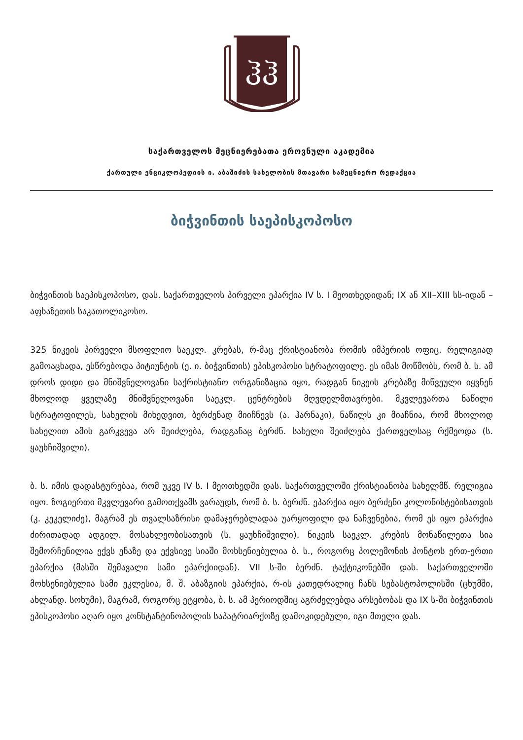ჰჰ
საქართველოს მეცნიერებათა ეროვნული აკადემია
ქართული ენციკლოპედიის ი. აბაშიძის სახელობის მთავარი სამეცნიერო რედაქცია
ბიჭვინთის საეპისკოპოსო
ბიჭვინთის საეპისკოპოსო, დას. საქართველოს პირველი ეპარქია IV ს. I მეოთხედიდან; IX ან XII–XIII სს-იდან – აფხაზეთის საკათოლიკოსო.
325 ნიკეის პირველი მსოფლიო საეკლ. კრებას, რ-მაც ქრისტიანობა რომის იმპერიის ოფიც. რელიგიად გამოაცხადა, ესწრებოდა პიტიუნტის (ე. ი. ბიჭვინთის) ეპისკოპოსი სტრატოფილე. ეს იმას მოწმობს, რომ ბ. ს. ამ დროს დიდი და მნიშვნელოვანი საქრისტიანო ორგანიზაცია იყო, რადგან ნიკეის კრებაზე მიწვეული იყვნენ მხოლოდ ყველაზე მნიშვნელოვანი საეკლ. ცენტრების მღვდელმთავრები. მკვლევართა ნაწილი სტრატოფილეს, სახელის მიხედვით, ბერძენად მიიჩნევს (ა. ჰარნაკი), ნაწილს კი მიაჩნია, რომ მხოლოდ სახელით ამის გარკვევა არ შეიძლება, რადგანაც ბერძნ. სახელი შეიძლება ქართველსაც რქმეოდა (ს. ყაუხჩიშვილი).
ბ. ს. იმის დადასტურებაა, რომ უკვე IV ს. I მეოთხედში დას. საქართველოში ქრისტიანობა სახელმწ. რელიგია იყო. ზოგიერთი მკვლევარი გამოთქვამს ვარაუდს, რომ ბ. ს. ბერძნ. ეპარქია იყო ბერძენი კოლონისტებისათვის (კ. კეკელიძე), მაგრამ ეს თვალსაზრისი დამაჯერებლადაა უარყოფილი და ნაჩვენებია, რომ ეს იყო ეპარქია ძირითადად ადგილ. მოსახლეობისათვის (ს. ყაუხჩიშვილი). ნიკეის საეკლ. კრების მონაწილეთა სია შემორჩენილია ექვს ენაზე და ექვსივე სიაში მოხსენიებულია ბ. ს., როგორც პოლემონის პონტოს ერთ-ერთი ეპარქია (მასში შემავალი სამი ეპარქიიდან). VII ს-ში ბერძნ. ტაქტიკონებში დას. საქართველოში მოხსენიებულია სამი ეკლესია, მ. შ. აბაზგიის ეპარქია, რ-ის კათედრალიც ჩანს სებასტოპოლისში (ცხუმში, ახლანდ. სოხუმი), მაგრამ, როგორც ეტყობა, ბ. ს. ამ პერიოდშიც აგრძელებდა არსებობას და IX ს-ში ბიჭვინთის ეპისკოპოსი აღარ იყო კონსტანტინოპოლის საპატრიარქოზე დამოკიდებული, იგი მთელი დას.